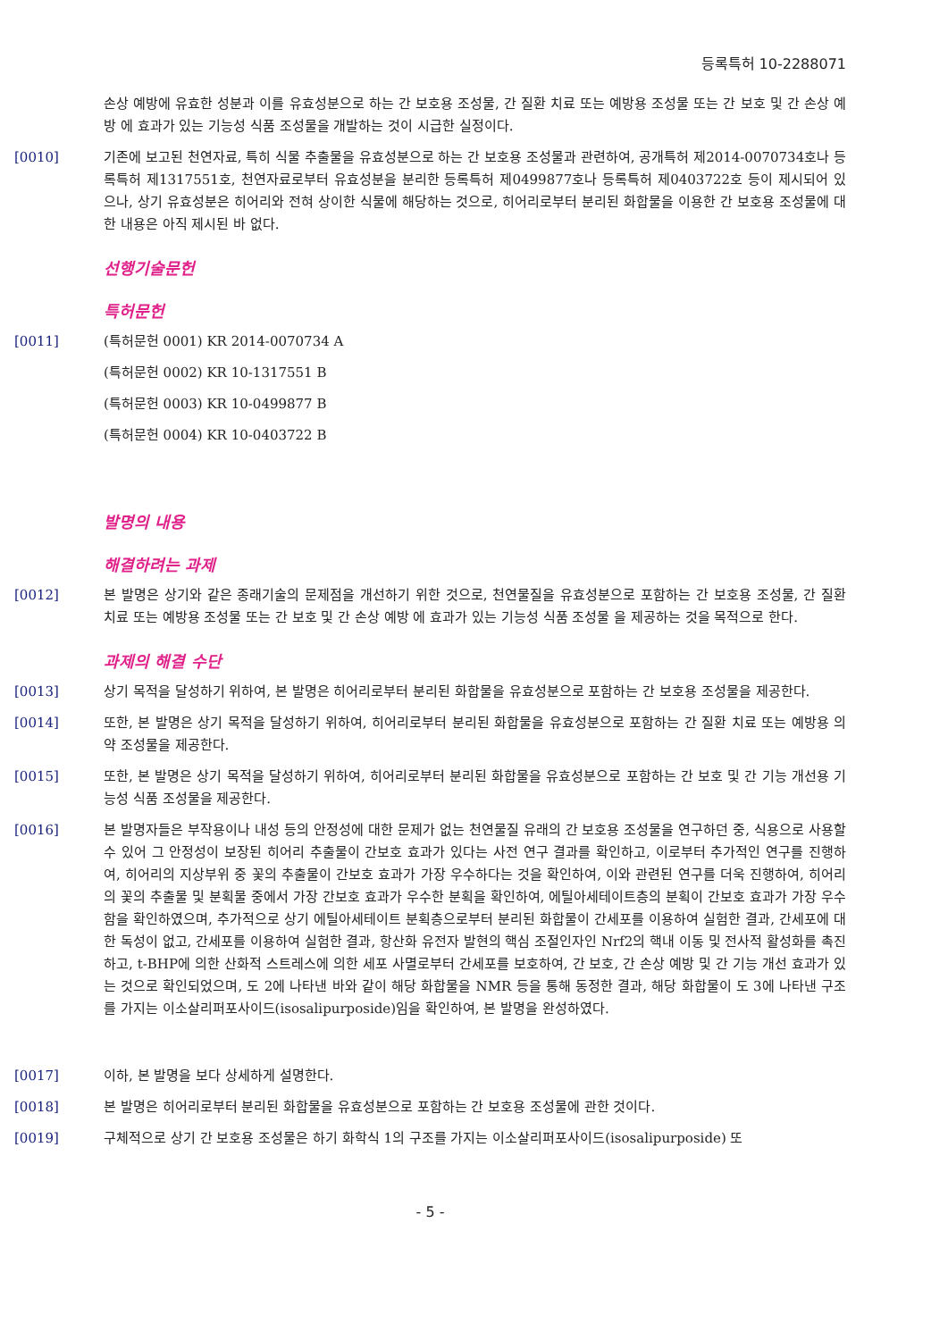등록특허 10-2288071
손상 예방에 유효한 성분과 이를 유효성분으로 하는 간 보호용 조성물, 간 질환 치료 또는 예방용 조성물 또는 간 보호 및 간 손상 예방 에 효과가 있는 기능성 식품 조성물을 개발하는 것이 시급한 실정이다.
[0010] 기존에 보고된 천연자료, 특히 식물 추출물을 유효성분으로 하는 간 보호용 조성물과 관련하여, 공개특허 제2014-0070734호나 등록특허 제1317551호, 천연자료로부터 유효성분을 분리한 등록특허 제0499877호나 등록특허 제0403722호 등이 제시되어 있으나, 상기 유효성분은 히어리와 전혀 상이한 식물에 해당하는 것으로, 히어리로부터 분리된 화합물을 이용한 간 보호용 조성물에 대한 내용은 아직 제시된 바 없다.
선행기술문헌
특허문헌
[0011] (특허문헌 0001) KR 2014-0070734 A
(특허문헌 0002) KR 10-1317551 B
(특허문헌 0003) KR 10-0499877 B
(특허문헌 0004) KR 10-0403722 B
발명의 내용
해결하려는 과제
[0012] 본 발명은 상기와 같은 종래기술의 문제점을 개선하기 위한 것으로, 천연물질을 유효성분으로 포함하는 간 보호용 조성물, 간 질환 치료 또는 예방용 조성물 또는 간 보호 및 간 손상 예방 에 효과가 있는 기능성 식품 조성물 을 제공하는 것을 목적으로 한다.
과제의 해결 수단
[0013] 상기 목적을 달성하기 위하여, 본 발명은 히어리로부터 분리된 화합물을 유효성분으로 포함하는 간 보호용 조성물을 제공한다.
[0014] 또한, 본 발명은 상기 목적을 달성하기 위하여, 히어리로부터 분리된 화합물을 유효성분으로 포함하는 간 질환 치료 또는 예방용 의약 조성물을 제공한다.
[0015] 또한, 본 발명은 상기 목적을 달성하기 위하여, 히어리로부터 분리된 화합물을 유효성분으로 포함하는 간 보호 및 간 기능 개선용 기능성 식품 조성물을 제공한다.
[0016] 본 발명자들은 부작용이나 내성 등의 안정성에 대한 문제가 없는 천연물질 유래의 간 보호용 조성물을 연구하던 중, 식용으로 사용할 수 있어 그 안정성이 보장된 히어리 추출물이 간보호 효과가 있다는 사전 연구 결과를 확인하고, 이로부터 추가적인 연구를 진행하여, 히어리의 지상부위 중 꽃의 추출물이 간보호 효과가 가장 우수하다는 것을 확인하여, 이와 관련된 연구를 더욱 진행하여, 히어리의 꽃의 추출물 및 분획물 중에서 가장 간보호 효과가 우수한 분획을 확인하여, 에틸아세테이트층의 분획이 간보호 효과가 가장 우수함을 확인하였으며, 추가적으로 상기 에틸아세테이트 분획층으로부터 분리된 화합물이 간세포를 이용하여 실험한 결과, 간세포에 대한 독성이 없고, 간세포를 이용하여 실험한 결과, 항산화 유전자 발현의 핵심 조절인자인 Nrf2의 핵내 이동 및 전사적 활성화를 촉진하고, t-BHP에 의한 산화적 스트레스에 의한 세포 사멸로부터 간세포를 보호하여, 간 보호, 간 손상 예방 및 간 기능 개선 효과가 있는 것으로 확인되었으며, 도 2에 나타낸 바와 같이 해당 화합물을 NMR 등을 통해 동정한 결과, 해당 화합물이 도 3에 나타낸 구조를 가지는 이소살리퍼포사이드(isosalipurposide)임을 확인하여, 본 발명을 완성하였다.
[0017] 이하, 본 발명을 보다 상세하게 설명한다.
[0018] 본 발명은 히어리로부터 분리된 화합물을 유효성분으로 포함하는 간 보호용 조성물에 관한 것이다.
[0019] 구체적으로 상기 간 보호용 조성물은 하기 화학식 1의 구조를 가지는 이소살리퍼포사이드(isosalipurposide) 또
- 5 -